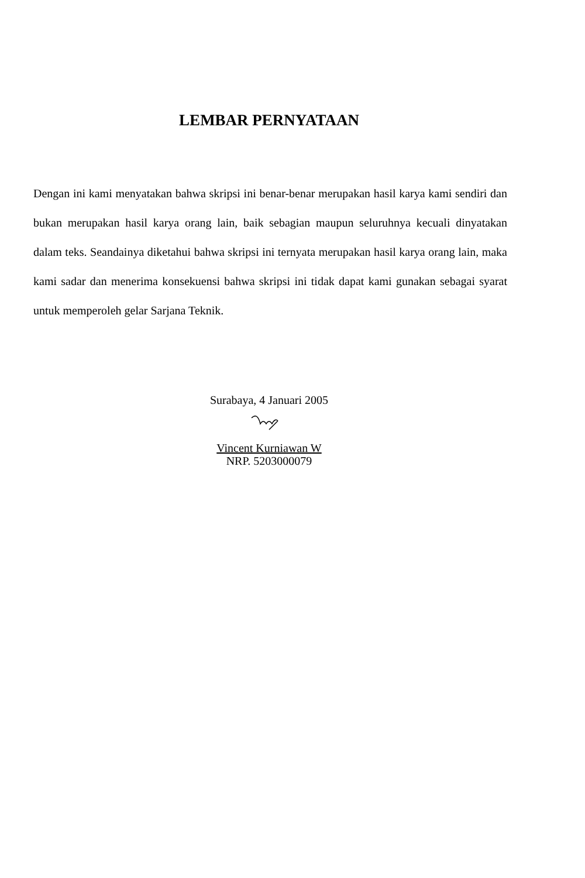LEMBAR PERNYATAAN
Dengan ini kami menyatakan bahwa skripsi ini benar-benar merupakan hasil karya kami sendiri dan bukan merupakan hasil karya orang lain, baik sebagian maupun seluruhnya kecuali dinyatakan dalam teks. Seandainya diketahui bahwa skripsi ini ternyata merupakan hasil karya orang lain, maka kami sadar dan menerima konsekuensi bahwa skripsi ini tidak dapat kami gunakan sebagai syarat untuk memperoleh gelar Sarjana Teknik.
Surabaya, 4 Januari 2005
Vincent Kurniawan W
NRP. 5203000079